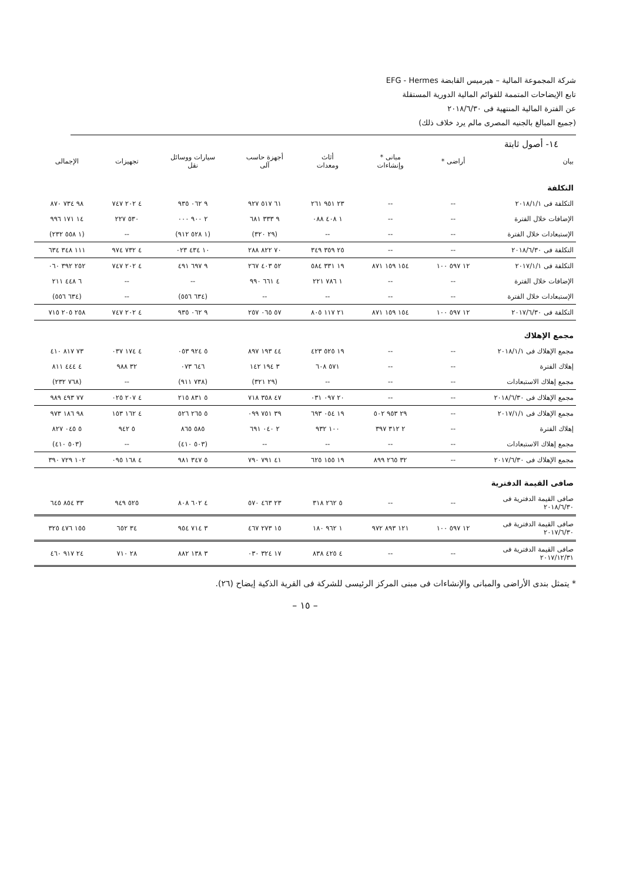شركة المجموعة المالية – هيرميس القابضة EFG - Hermes
تابع الإيضاحات المتممة للقوائم المالية الدورية المستقلة
عن الفترة المالية المنتهية فى ٢٠١٨/٦/٣٠
(جميع المبالغ بالجنيه المصرى مالم يرد خلاف ذلك)
١٤- أصول ثابتة
| بيان | أراضى * | مبانى * وإنشاءات | أثاث ومعدات | أجهزة حاسب آلى | سيارات ووسائل نقل | تجهيزات | الإجمالى |
| --- | --- | --- | --- | --- | --- | --- | --- |
| التكلفة | | | | | | | |
| التكلفة فى ٢٠١٨/١/١ | -- | -- | ٢٣ ٩٥١ ٢٦١ | ٦١ ٥١٧ ٩٢٧ | ٩ ٠٦٢ ٩٣٥ | ٤ ٢٠٢ ٧٤٧ | ٩٨ ٧٣٤ ٨٧٠ |
| الإضافات خلال الفترة | -- | -- | ١ ٤٠٨ ٠٨٨ | ٩ ٣٣٣ ٦٨١ | ٢ ٩٠٠ ٠٠٠ | ٥٣٠ ٢٢٧ | ١٤ ١٧١ ٩٩٦ |
| الإستبعادات خلال الفترة | -- | -- | -- | (٢٩ ٣٢٠) | (١ ٥٢٨ ٩١٢) | -- | (١ ٥٥٨ ٢٣٢) |
| التكلفة فى ٢٠١٨/٦/٣٠ | -- | -- | ٢٥ ٣٥٩ ٣٤٩ | ٧٠ ٨٢٢ ٢٨٨ | ١٠ ٤٣٤ ٠٢٣ | ٤ ٧٣٢ ٩٧٤ | ١١١ ٣٤٨ ٦٣٤ |
| التكلفة فى ٢٠١٧/١/١ | ١٢ ٥٩٧ ١٠٠ | ١٥٤ ١٥٩ ٨٧١ | ١٩ ٣٣١ ٥٨٤ | ٥٢ ٤٠٣ ٢٦٧ | ٩ ٦٩٧ ٤٩١ | ٤ ٢٠٢ ٧٤٧ | ٢٥٢ ٣٩٢ ٠٦٠ |
| الإضافات خلال الفترة | -- | -- | ١ ٧٨٦ ٢٢١ | ٤ ٦٦١ ٩٩٠ | -- | -- | ٦ ٤٤٨ ٢١١ |
| الإستبعادات خلال الفترة | -- | -- | -- | -- | (٦٣٤ ٥٥٦) | -- | (٦٣٤ ٥٥٦) |
| التكلفة فى ٢٠١٧/٦/٣٠ | ١٢ ٥٩٧ ١٠٠ | ١٥٤ ١٥٩ ٨٧١ | ٢١ ١١٧ ٨٠٥ | ٥٧ ٠٦٥ ٢٥٧ | ٩ ٠٦٢ ٩٣٥ | ٤ ٢٠٢ ٧٤٧ | ٢٥٨ ٢٠٥ ٧١٥ |
| مجمع الإهلاك | | | | | | | |
| مجمع الإهلاك فى ٢٠١٨/١/١ | -- | -- | ١٩ ٥٢٥ ٤٢٣ | ٤٤ ١٩٣ ٨٩٧ | ٥ ٩٢٤ ٠٥٣ | ٤ ١٧٤ ٠٣٧ | ٧٣ ٨١٧ ٤١٠ |
| إهلاك الفترة | -- | -- | ٥٧١ ٦٠٨ | ٣ ١٩٤ ١٤٢ | ٦٤٦ ٠٧٣ | ٣٢ ٩٨٨ | ٤ ٤٤٤ ٨١١ |
| مجمع إهلاك الاستبعادات | -- | -- | -- | (٢٩ ٣٢١) | (٧٣٨ ٩١١) | -- | (٧٦٨ ٢٣٢) |
| مجمع الإهلاك فى ٢٠١٨/٦/٣٠ | -- | -- | ٢٠ ٠٩٧ ٠٣١ | ٤٧ ٣٥٨ ٧١٨ | ٥ ٨٣١ ٢١٥ | ٤ ٢٠٧ ٠٢٥ | ٧٧ ٤٩٣ ٩٨٩ |
| مجمع الإهلاك فى ٢٠١٧/١/١ | -- | ٢٩ ٩٥٣ ٥٠٢ | ١٩ ٠٥٤ ٦٩٣ | ٣٩ ٧٥١ ٠٩٩ | ٥ ٢٦٥ ٥٢٦ | ٤ ١٦٢ ١٥٣ | ٩٨ ١٨٦ ٩٧٣ |
| إهلاك الفترة | -- | ٢ ٣١٢ ٣٩٧ | ١٠٠ ٩٣٢ | ٢ ٠٤٠ ٦٩١ | ٥٨٥ ٨٦٥ | ٥ ٩٤٢ | ٥ ٠٤٥ ٨٢٧ |
| مجمع إهلاك الاستبعادات | -- | -- | -- | -- | (٥٠٣ ٤١٠) | -- | (٥٠٣ ٤١٠) |
| مجمع الإهلاك فى ٢٠١٧/٦/٣٠ | -- | ٣٢ ٢٦٥ ٨٩٩ | ١٩ ١٥٥ ٦٢٥ | ٤١ ٧٩١ ٧٩٠ | ٥ ٣٤٧ ٩٨١ | ٤ ١٦٨ ٠٩٥ | ١٠٢ ٧٢٩ ٣٩٠ |
| صافى القيمة الدفترية | | | | | | | |
| صافى القيمة الدفترية فى ٢٠١٨/٦/٣٠ | -- | -- | ٥ ٢٦٢ ٣١٨ | ٢٣ ٤٦٣ ٥٧٠ | ٤ ٦٠٢ ٨٠٨ | ٥٢٥ ٩٤٩ | ٣٣ ٨٥٤ ٦٤٥ |
| صافى القيمة الدفترية فى ٢٠١٧/٦/٣٠ | ١٢ ٥٩٧ ١٠٠ | ١٢١ ٨٩٣ ٩٧٢ | ١ ٩٦٢ ١٨٠ | ١٥ ٢٧٣ ٤٦٧ | ٣ ٧١٤ ٩٥٤ | ٣٤ ٦٥٢ | ١٥٥ ٤٧٦ ٣٢٥ |
| صافى القيمة الدفترية فى ٢٠١٧/١٢/٣١ | -- | -- | ٤ ٤٢٥ ٨٣٨ | ١٧ ٣٢٤ ٠٣٠ | ٣ ١٣٨ ٨٨٢ | ٢٨ ٧١٠ | ٢٤ ٩١٧ ٤٦٠ |
* يتمثل بندى الأراضى والمبانى والإنشاءات فى مبنى المركز الرئيسى للشركة فى القرية الذكية إيضاح (٢٦).
– ١٥ –